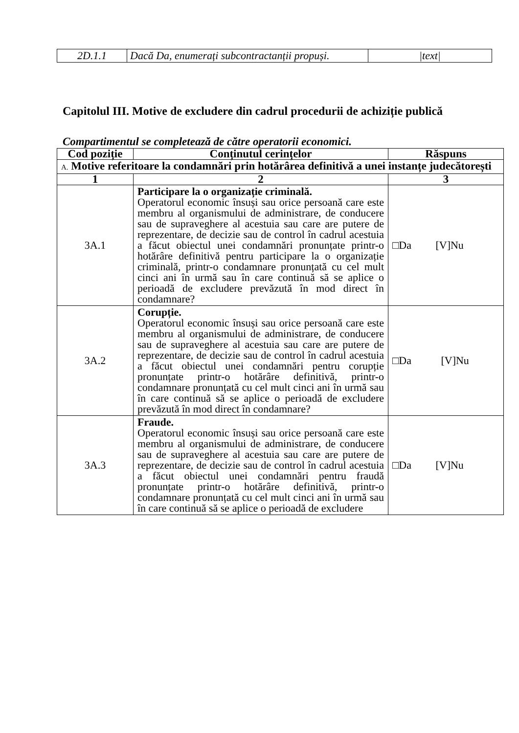| 2D.1.1 | Dacă Da, enumerați subcontractanții propuși. | /text/ |
Capitolul III. Motive de excludere din cadrul procedurii de achiziție publică
Compartimentul se completează de către operatorii economici.
| Cod poziție | Conținutul cerințelor | Răspuns |
| --- | --- | --- |
| A. Motive referitoare la condamnări prin hotărârea definitivă a unei instanțe judecătorești | | |
| 1 | 2 | 3 |
| 3A.1 | Participare la o organizație criminală. Operatorul economic însuși sau orice persoană care este membru al organismului de administrare, de conducere sau de supraveghere al acestuia sau care are putere de reprezentare, de decizie sau de control în cadrul acestuia a făcut obiectul unei condamnări pronunțate printr-o hotărâre definitivă pentru participare la o organizație criminală, printr-o condamnare pronunțată cu cel mult cinci ani în urmă sau în care continuă să se aplice o perioadă de excludere prevăzută în mod direct în condamnare? | □Da [V]Nu |
| 3A.2 | Corupție. Operatorul economic însuși sau orice persoană care este membru al organismului de administrare, de conducere sau de supraveghere al acestuia sau care are putere de reprezentare, de decizie sau de control în cadrul acestuia a făcut obiectul unei condamnări pentru corupție pronunțate printr-o hotărâre definitivă, printr-o condamnare pronunțată cu cel mult cinci ani în urmă sau în care continuă să se aplice o perioadă de excludere prevăzută în mod direct în condamnare? | □Da [V]Nu |
| 3A.3 | Fraude. Operatorul economic însuși sau orice persoană care este membru al organismului de administrare, de conducere sau de supraveghere al acestuia sau care are putere de reprezentare, de decizie sau de control în cadrul acestuia a făcut obiectul unei condamnări pentru fraudă pronunțate printr-o hotărâre definitivă, printr-o condamnare pronunțată cu cel mult cinci ani în urmă sau în care continuă să se aplice o perioadă de excludere | □Da [V]Nu |